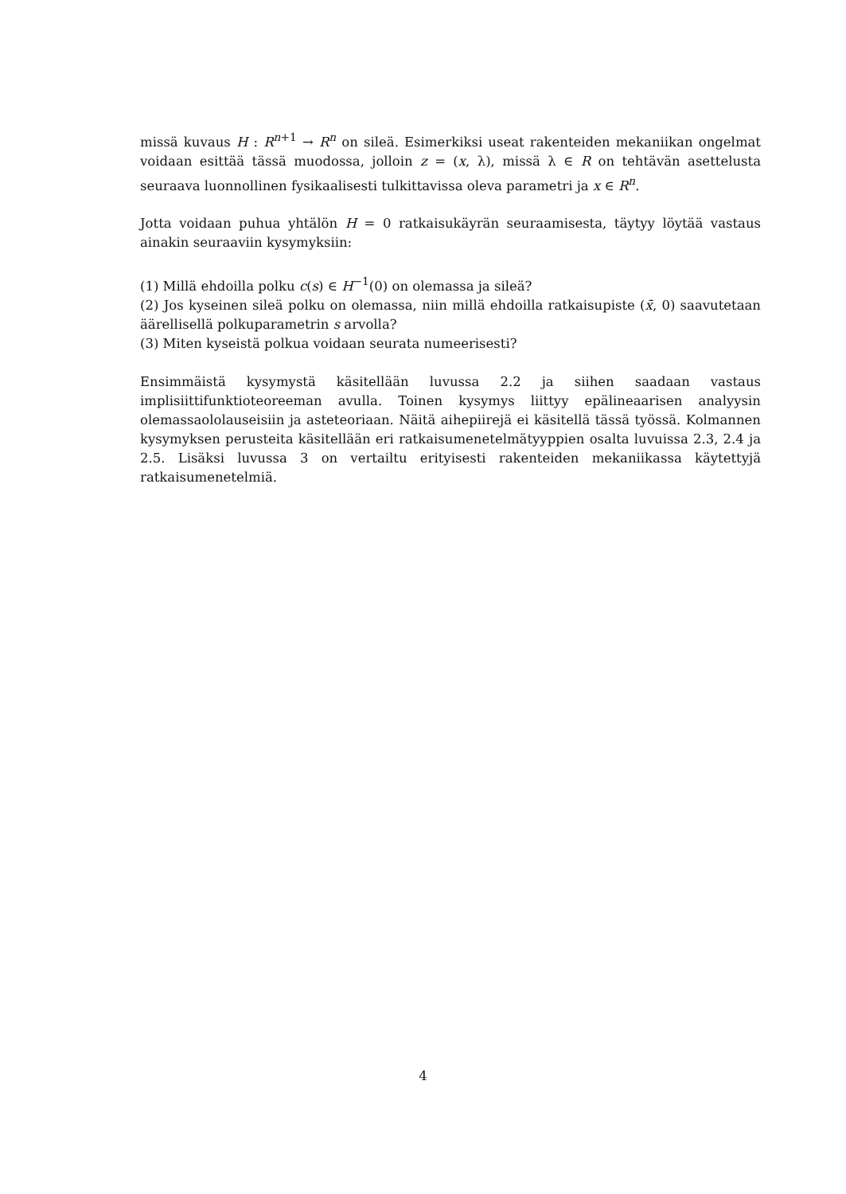missä kuvaus H : R<sup>n+1</sup> → R<sup>n</sup> on sileä. Esimerkiksi useat rakenteiden mekaniikan ongelmat voidaan esittää tässä muodossa, jolloin z = (x, λ), missä λ ∈ R on tehtävän asettelusta seuraava luonnollinen fysikaalisesti tulkittavissa oleva parametri ja x ∈ R<sup>n</sup>.
Jotta voidaan puhua yhtälön H = 0 ratkaisukäyrän seuraamisesta, täytyy löytää vastaus ainakin seuraaviin kysymyksiin:
(1) Millä ehdoilla polku c(s) ∈ H<sup>−1</sup>(0) on olemassa ja sileä?
(2) Jos kyseinen sileä polku on olemassa, niin millä ehdoilla ratkaisupiste (x̄, 0) saavutetaan äärellisellä polkuparametrin s arvolla?
(3) Miten kyseistä polkua voidaan seurata numeerisesti?
Ensimmäistä kysymystä käsitellään luvussa 2.2 ja siihen saadaan vastaus implisiittifunktioteoreeman avulla. Toinen kysymys liittyy epälineaarisen analyysin olemassaololauseisiin ja asteteoriaan. Näitä aihepiirejä ei käsitellä tässä työssä. Kolmannen kysymyksen perusteita käsitellään eri ratkaisumenetelmätyyppien osalta luvuissa 2.3, 2.4 ja 2.5. Lisäksi luvussa 3 on vertailtu erityisesti rakenteiden mekaniikassa käytettyjä ratkaisumenetelmiä.
4